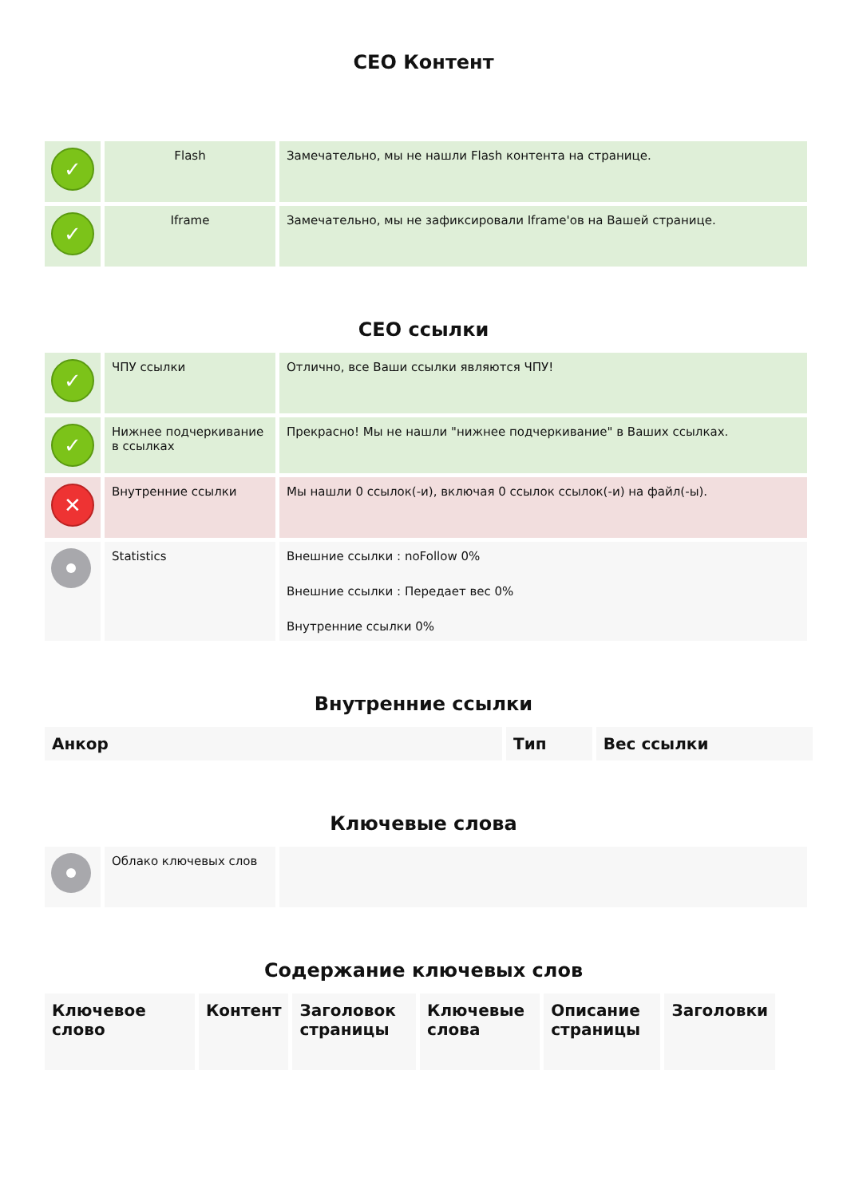CEO Контент
| ✓ | Flash | Замечательно, мы не нашли Flash контента на странице. |
| ✓ | Iframe | Замечательно, мы не зафиксировали Iframe'ов на Вашей странице. |
CEO ссылки
| ✓ | ЧПУ ссылки | Отлично, все Ваши ссылки являются ЧПУ! |
| ✓ | Нижнее подчеркивание в ссылках | Прекрасно! Мы не нашли "нижнее подчеркивание" в Ваших ссылках. |
| ✕ | Внутренние ссылки | Мы нашли 0 ссылок(-и), включая 0 ссылок ссылок(-и) на файл(-ы). |
| | Statistics | Внешние ссылки : noFollow 0% Внешние ссылки : Передает вес 0% Внутренние ссылки 0% |
Внутренние ссылки
| Анкор | Тип | Вес ссылки |
| --- | --- | --- |
Ключевые слова
| | Облако ключевых слов | |
Содержание ключевых слов
| Ключевое слово | Контент | Заголовок страницы | Ключевые слова | Описание страницы | Заголовки |
| --- | --- | --- | --- | --- | --- |